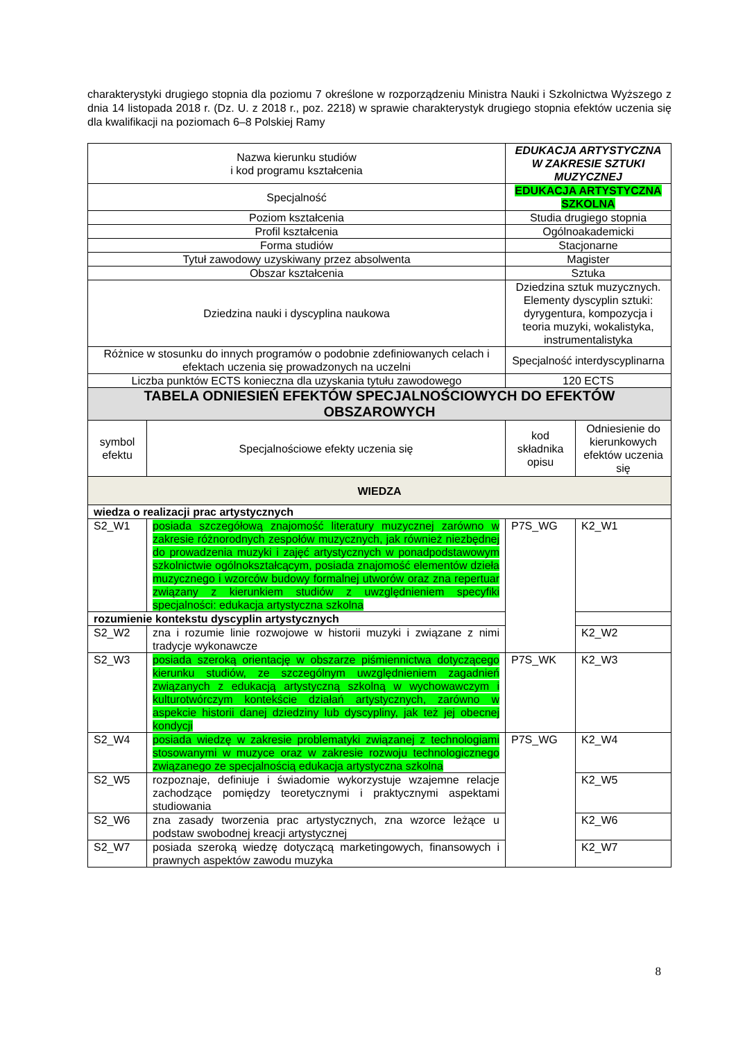charakterystyki drugiego stopnia dla poziomu 7 określone w rozporządzeniu Ministra Nauki i Szkolnictwa Wyższego z dnia 14 listopada 2018 r. (Dz. U. z 2018 r., poz. 2218) w sprawie charakterystyk drugiego stopnia efektów uczenia się dla kwalifikacji na poziomach 6–8 Polskiej Ramy
| Nazwa kierunku studiów i kod programu kształcenia | | EDUKACJA ARTYSTYCZNA W ZAKRESIE SZTUKI MUZYCZNEJ | |
| Specjalność | | EDUKACJA ARTYSTYCZNA SZKOLNA | |
| Poziom kształcenia | | Studia drugiego stopnia | |
| Profil kształcenia | | Ogólnoakademicki | |
| Forma studiów | | Stacjonarne | |
| Tytuł zawodowy uzyskiwany przez absolwenta | | Magister | |
| Obszar kształcenia | | Sztuka | |
| Dziedzina nauki i dyscyplina naukowa | | Dziedzina sztuk muzycznych. Elementy dyscyplin sztuki: dyrygentura, kompozycja i teoria muzyki, wokalistyka, instrumentalistyka | |
| Różnice w stosunku do innych programów o podobnie zdefiniowanych celach i efektach uczenia się prowadzonych na uczelni | | Specjalność interdyscyplinarna | |
| Liczba punktów ECTS konieczna dla uzyskania tytułu zawodowego | | 120 ECTS | |
| TABELA ODNIESIEŃ EFEKTÓW SPECJALNOŚCIOWYCH DO EFEKTÓW OBSZAROWYCH | | | |
| symbol efektu | Specjalnościowe efekty uczenia się | kod składnika opisu | Odniesienie do kierunkowych efektów uczenia się |
| WIEDZA | | | |
| wiedza o realizacji prac artystycznych | | | |
| S2_W1 | posiada szczegółową znajomość literatury muzycznej zarówno w zakresie różnorodnych zespołów muzycznych, jak również niezbędnej do prowadzenia muzyki i zajęć artystycznych w ponadpodstawowym szkolnictwie ogólnokształcącym, posiada znajomość elementów dzieła muzycznego i wzorców budowy formalnej utworów oraz zna repertuar związany z kierunkiem studiów z uwzględnieniem specyfiki specjalności: edukacja artystyczna szkolna | P7S_WG | K2_W1 |
| rozumienie kontekstu dyscyplin artystycznych | | | |
| S2_W2 | zna i rozumie linie rozwojowe w historii muzyki i związane z nimi tradycje wykonawcze | | K2_W2 |
| S2_W3 | posiada szeroką orientację w obszarze piśmiennictwa dotyczącego kierunku studiów, ze szczególnym uwzględnieniem zagadnień związanych z edukacją artystyczną szkolną w wychowawczym i kulturotwórczym kontekście działań artystycznych, zarówno w aspekcie historii danej dziedziny lub dyscypliny, jak też jej obecnej kondycji | P7S_WK | K2_W3 |
| S2_W4 | posiada wiedzę w zakresie problematyki związanej z technologiami stosowanymi w muzyce oraz w zakresie rozwoju technologicznego związanego ze specjalnością edukacja artystyczna szkolna | P7S_WG | K2_W4 |
| S2_W5 | rozpoznaje, definiuje i świadomie wykorzystuje wzajemne relacje zachodzące pomiędzy teoretycznymi i praktycznymi aspektami studiowania | | K2_W5 |
| S2_W6 | zna zasady tworzenia prac artystycznych, zna wzorce leżące u podstaw swobodnej kreacji artystycznej | | K2_W6 |
| S2_W7 | posiada szeroką wiedzę dotyczącą marketingowych, finansowych i prawnych aspektów zawodu muzyka | | K2_W7 |
8